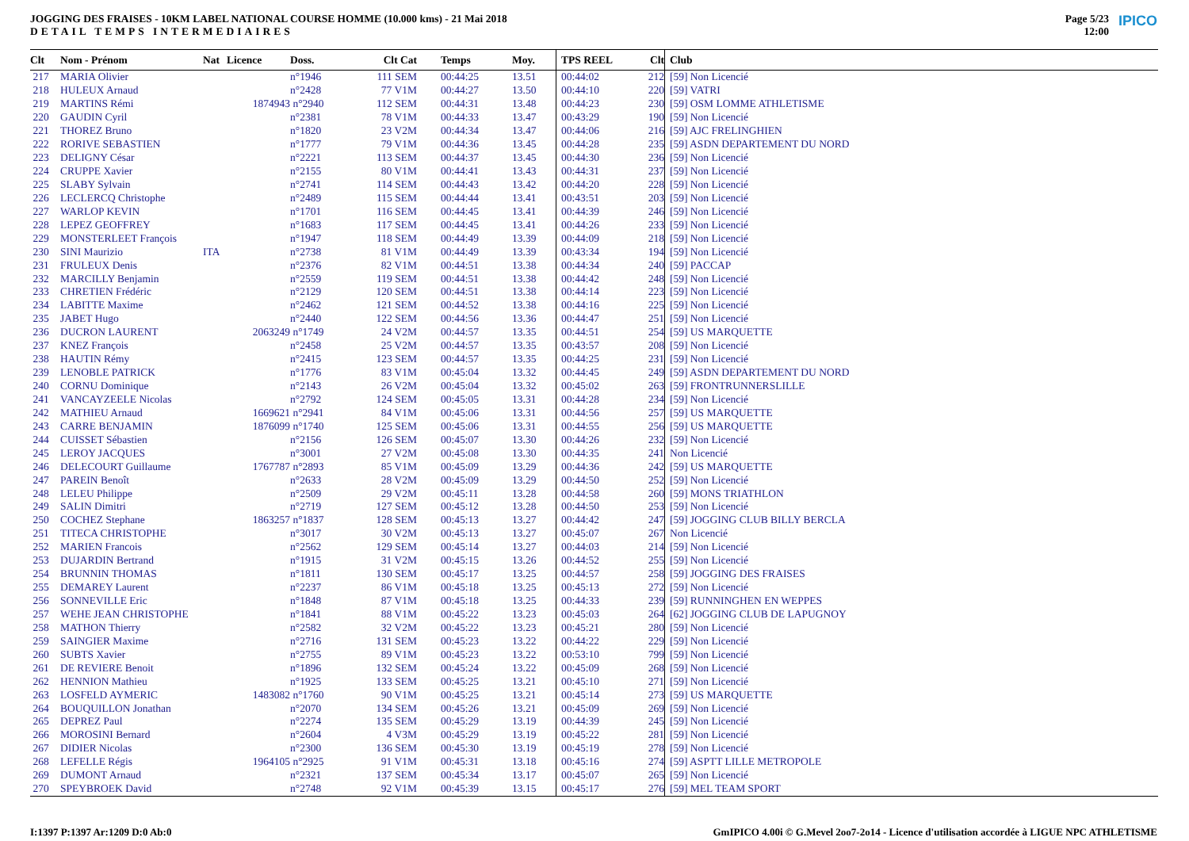JOGGING DES FRAISES - 10KM LABEL NATIONAL COURSE HOMME (10.000 kms) - 21 Mai 2018
DETAIL TEMPS INTERMEDIAIRES
Page 5/23
12:00
IPICO
| Clt | Nom - Prénom | Nat | Licence | Doss. | Clt Cat | Temps | Moy. | TPS REEL | Clt | Club |
| --- | --- | --- | --- | --- | --- | --- | --- | --- | --- | --- |
| 217 | MARIA Olivier | | | n°1946 | 111 SEM | 00:44:25 | 13.51 | 00:44:02 | 212 | [59] Non Licencié |
| 218 | HULEUX Arnaud | | | n°2428 | 77 V1M | 00:44:27 | 13.50 | 00:44:10 | 220 | [59] VATRI |
| 219 | MARTINS Rémi | | 1874943 | n°2940 | 112 SEM | 00:44:31 | 13.48 | 00:44:23 | 230 | [59] OSM LOMME ATHLETISME |
| 220 | GAUDIN Cyril | | | n°2381 | 78 V1M | 00:44:33 | 13.47 | 00:43:29 | 190 | [59] Non Licencié |
| 221 | THOREZ Bruno | | | n°1820 | 23 V2M | 00:44:34 | 13.47 | 00:44:06 | 216 | [59] AJC FRELINGHIEN |
| 222 | RORIVE SEBASTIEN | | | n°1777 | 79 V1M | 00:44:36 | 13.45 | 00:44:28 | 235 | [59] ASDN DEPARTEMENT DU NORD |
| 223 | DELIGNY César | | | n°2221 | 113 SEM | 00:44:37 | 13.45 | 00:44:30 | 236 | [59] Non Licencié |
| 224 | CRUPPE Xavier | | | n°2155 | 80 V1M | 00:44:41 | 13.43 | 00:44:31 | 237 | [59] Non Licencié |
| 225 | SLABY Sylvain | | | n°2741 | 114 SEM | 00:44:43 | 13.42 | 00:44:20 | 228 | [59] Non Licencié |
| 226 | LECLERCQ Christophe | | | n°2489 | 115 SEM | 00:44:44 | 13.41 | 00:43:51 | 203 | [59] Non Licencié |
| 227 | WARLOP KEVIN | | | n°1701 | 116 SEM | 00:44:45 | 13.41 | 00:44:39 | 246 | [59] Non Licencié |
| 228 | LEPEZ GEOFFREY | | | n°1683 | 117 SEM | 00:44:45 | 13.41 | 00:44:26 | 233 | [59] Non Licencié |
| 229 | MONSTERLEET François | | | n°1947 | 118 SEM | 00:44:49 | 13.39 | 00:44:09 | 218 | [59] Non Licencié |
| 230 | SINI Maurizio | ITA | | n°2738 | 81 V1M | 00:44:49 | 13.39 | 00:43:34 | 194 | [59] Non Licencié |
| 231 | FRULEUX Denis | | | n°2376 | 82 V1M | 00:44:51 | 13.38 | 00:44:34 | 240 | [59] PACCAP |
| 232 | MARCILLY Benjamin | | | n°2559 | 119 SEM | 00:44:51 | 13.38 | 00:44:42 | 248 | [59] Non Licencié |
| 233 | CHRETIEN Frédéric | | | n°2129 | 120 SEM | 00:44:51 | 13.38 | 00:44:14 | 223 | [59] Non Licencié |
| 234 | LABITTE Maxime | | | n°2462 | 121 SEM | 00:44:52 | 13.38 | 00:44:16 | 225 | [59] Non Licencié |
| 235 | JABET Hugo | | | n°2440 | 122 SEM | 00:44:56 | 13.36 | 00:44:47 | 251 | [59] Non Licencié |
| 236 | DUCRON LAURENT | | 2063249 | n°1749 | 24 V2M | 00:44:57 | 13.35 | 00:44:51 | 254 | [59] US MARQUETTE |
| 237 | KNEZ François | | | n°2458 | 25 V2M | 00:44:57 | 13.35 | 00:43:57 | 208 | [59] Non Licencié |
| 238 | HAUTIN Rémy | | | n°2415 | 123 SEM | 00:44:57 | 13.35 | 00:44:25 | 231 | [59] Non Licencié |
| 239 | LENOBLE PATRICK | | | n°1776 | 83 V1M | 00:45:04 | 13.32 | 00:44:45 | 249 | [59] ASDN DEPARTEMENT DU NORD |
| 240 | CORNU Dominique | | | n°2143 | 26 V2M | 00:45:04 | 13.32 | 00:45:02 | 263 | [59] FRONTRUNNERSLILLE |
| 241 | VANCAYZEELE Nicolas | | | n°2792 | 124 SEM | 00:45:05 | 13.31 | 00:44:28 | 234 | [59] Non Licencié |
| 242 | MATHIEU Arnaud | | 1669621 | n°2941 | 84 V1M | 00:45:06 | 13.31 | 00:44:56 | 257 | [59] US MARQUETTE |
| 243 | CARRE BENJAMIN | | 1876099 | n°1740 | 125 SEM | 00:45:06 | 13.31 | 00:44:55 | 256 | [59] US MARQUETTE |
| 244 | CUISSET Sébastien | | | n°2156 | 126 SEM | 00:45:07 | 13.30 | 00:44:26 | 232 | [59] Non Licencié |
| 245 | LEROY JACQUES | | | n°3001 | 27 V2M | 00:45:08 | 13.30 | 00:44:35 | 241 | Non Licencié |
| 246 | DELECOURT Guillaume | | 1767787 | n°2893 | 85 V1M | 00:45:09 | 13.29 | 00:44:36 | 242 | [59] US MARQUETTE |
| 247 | PAREIN Benoît | | | n°2633 | 28 V2M | 00:45:09 | 13.29 | 00:44:50 | 252 | [59] Non Licencié |
| 248 | LELEU Philippe | | | n°2509 | 29 V2M | 00:45:11 | 13.28 | 00:44:58 | 260 | [59] MONS TRIATHLON |
| 249 | SALIN Dimitri | | | n°2719 | 127 SEM | 00:45:12 | 13.28 | 00:44:50 | 253 | [59] Non Licencié |
| 250 | COCHEZ Stephane | | 1863257 | n°1837 | 128 SEM | 00:45:13 | 13.27 | 00:44:42 | 247 | [59] JOGGING CLUB BILLY BERCLA |
| 251 | TITECA CHRISTOPHE | | | n°3017 | 30 V2M | 00:45:13 | 13.27 | 00:45:07 | 267 | Non Licencié |
| 252 | MARIEN Francois | | | n°2562 | 129 SEM | 00:45:14 | 13.27 | 00:44:03 | 214 | [59] Non Licencié |
| 253 | DUJARDIN Bertrand | | | n°1915 | 31 V2M | 00:45:15 | 13.26 | 00:44:52 | 255 | [59] Non Licencié |
| 254 | BRUNNIN THOMAS | | | n°1811 | 130 SEM | 00:45:17 | 13.25 | 00:44:57 | 258 | [59] JOGGING DES FRAISES |
| 255 | DEMAREY Laurent | | | n°2237 | 86 V1M | 00:45:18 | 13.25 | 00:45:13 | 272 | [59] Non Licencié |
| 256 | SONNEVILLE Eric | | | n°1848 | 87 V1M | 00:45:18 | 13.25 | 00:44:33 | 239 | [59] RUNNINGHEN EN WEPPES |
| 257 | WEHE JEAN CHRISTOPHE | | | n°1841 | 88 V1M | 00:45:22 | 13.23 | 00:45:03 | 264 | [62] JOGGING CLUB DE LAPUGNOY |
| 258 | MATHON Thierry | | | n°2582 | 32 V2M | 00:45:22 | 13.23 | 00:45:21 | 280 | [59] Non Licencié |
| 259 | SAINGIER Maxime | | | n°2716 | 131 SEM | 00:45:23 | 13.22 | 00:44:22 | 229 | [59] Non Licencié |
| 260 | SUBTS Xavier | | | n°2755 | 89 V1M | 00:45:23 | 13.22 | 00:53:10 | 799 | [59] Non Licencié |
| 261 | DE REVIERE Benoit | | | n°1896 | 132 SEM | 00:45:24 | 13.22 | 00:45:09 | 268 | [59] Non Licencié |
| 262 | HENNION Mathieu | | | n°1925 | 133 SEM | 00:45:25 | 13.21 | 00:45:10 | 271 | [59] Non Licencié |
| 263 | LOSFELD AYMERIC | | 1483082 | n°1760 | 90 V1M | 00:45:25 | 13.21 | 00:45:14 | 273 | [59] US MARQUETTE |
| 264 | BOUQUILLON Jonathan | | | n°2070 | 134 SEM | 00:45:26 | 13.21 | 00:45:09 | 269 | [59] Non Licencié |
| 265 | DEPREZ Paul | | | n°2274 | 135 SEM | 00:45:29 | 13.19 | 00:44:39 | 245 | [59] Non Licencié |
| 266 | MOROSINI Bernard | | | n°2604 | 4 V3M | 00:45:29 | 13.19 | 00:45:22 | 281 | [59] Non Licencié |
| 267 | DIDIER Nicolas | | | n°2300 | 136 SEM | 00:45:30 | 13.19 | 00:45:19 | 278 | [59] Non Licencié |
| 268 | LEFELLE Régis | | 1964105 | n°2925 | 91 V1M | 00:45:31 | 13.18 | 00:45:16 | 274 | [59] ASPTT LILLE METROPOLE |
| 269 | DUMONT Arnaud | | | n°2321 | 137 SEM | 00:45:34 | 13.17 | 00:45:07 | 265 | [59] Non Licencié |
| 270 | SPEYBROEK David | | | n°2748 | 92 V1M | 00:45:39 | 13.15 | 00:45:17 | 276 | [59] MEL TEAM SPORT |
I:1397 P:1397 Ar:1209 D:0 Ab:0 GmIPICO 4.00i © G.Mevel 2oo7-2o14 - Licence d'utilisation accordée à LIGUE NPC ATHLETISME